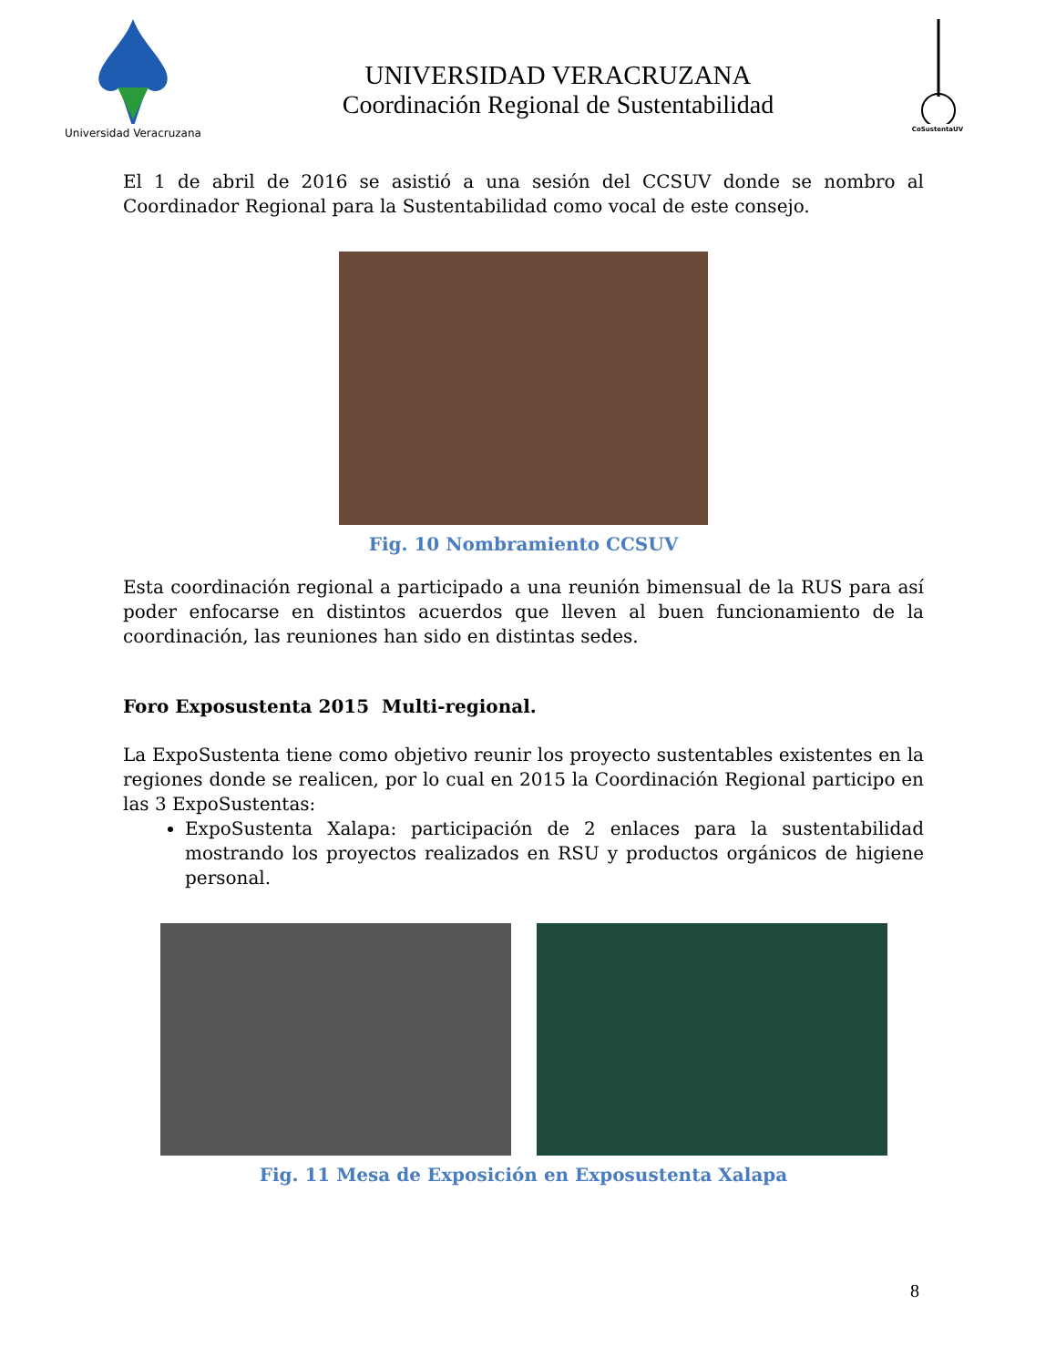Universidad Veracruzana
UNIVERSIDAD VERACRUZANA
Coordinación Regional de Sustentabilidad
CoSustentaUV
El 1 de abril de 2016 se asistió a una sesión del CCSUV donde se nombro al Coordinador Regional para la Sustentabilidad como vocal de este consejo.
Fig. 10 Nombramiento CCSUV
Esta coordinación regional a participado a una reunión bimensual de la RUS para así poder enfocarse en distintos acuerdos que lleven al buen funcionamiento de la coordinación, las reuniones han sido en distintas sedes.
Foro Exposustenta 2015 Multi-regional.
La ExpoSustenta tiene como objetivo reunir los proyecto sustentables existentes en la regiones donde se realicen, por lo cual en 2015 la Coordinación Regional participo en las 3 ExpoSustentas:
ExpoSustenta Xalapa: participación de 2 enlaces para la sustentabilidad mostrando los proyectos realizados en RSU y productos orgánicos de higiene personal.
Fig. 11 Mesa de Exposición en Exposustenta Xalapa
8